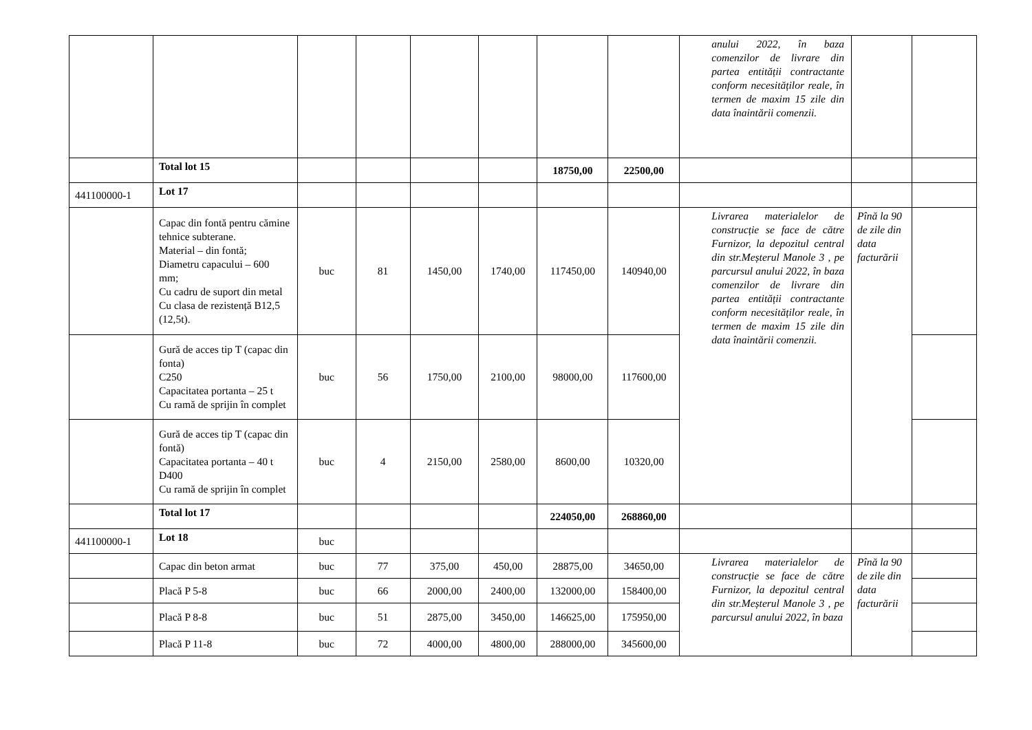| | | | | | | | | anului 2022, în baza comenzilor de livrare din partea entității contractante conform necesităților reale, în termen de maxim 15 zile din data înaintării comenzii. | | |
| | Total lot 15 | | | | | 18750,00 | 22500,00 | | | |
| 441100000-1 | Lot 17 | | | | | | | | | |
| | Capac din fontă pentru cămine tehnice subterane. Material – din fontă; Diametru capacului – 600 mm; Cu cadru de suport din metal Cu clasa de rezistență B12,5 (12,5t). | buc | 81 | 1450,00 | 1740,00 | 117450,00 | 140940,00 | Livrarea materialelor de construcție se face de către Furnizor, la depozitul central din str.Meșterul Manole 3 , pe parcursul anului 2022, în baza comenzilor de livrare din partea entității contractante conform necesităților reale, în termen de maxim 15 zile din data înaintării comenzii. | Pînă la 90 de zile din data facturării | |
| | Gură de acces tip T (capac din fonta) C250 Capacitatea portanta – 25 t Cu ramă de sprijin în complet | buc | 56 | 1750,00 | 2100,00 | 98000,00 | 117600,00 | | | |
| | Gură de acces tip T (capac din fontă) Capacitatea portanta – 40 t D400 Cu ramă de sprijin în complet | buc | 4 | 2150,00 | 2580,00 | 8600,00 | 10320,00 | | | |
| | Total lot 17 | | | | | 224050,00 | 268860,00 | | | |
| 441100000-1 | Lot 18 | buc | | | | | | | | |
| | Capac din beton armat | buc | 77 | 375,00 | 450,00 | 28875,00 | 34650,00 | Livrarea materialelor de construcție se face de către Furnizor, la depozitul central din str.Meșterul Manole 3 , pe parcursul anului 2022, în baza | Pînă la 90 de zile din data facturării | |
| | Placă P 5-8 | buc | 66 | 2000,00 | 2400,00 | 132000,00 | 158400,00 | | | |
| | Placă P 8-8 | buc | 51 | 2875,00 | 3450,00 | 146625,00 | 175950,00 | | | |
| | Placă P 11-8 | buc | 72 | 4000,00 | 4800,00 | 288000,00 | 345600,00 | | | |